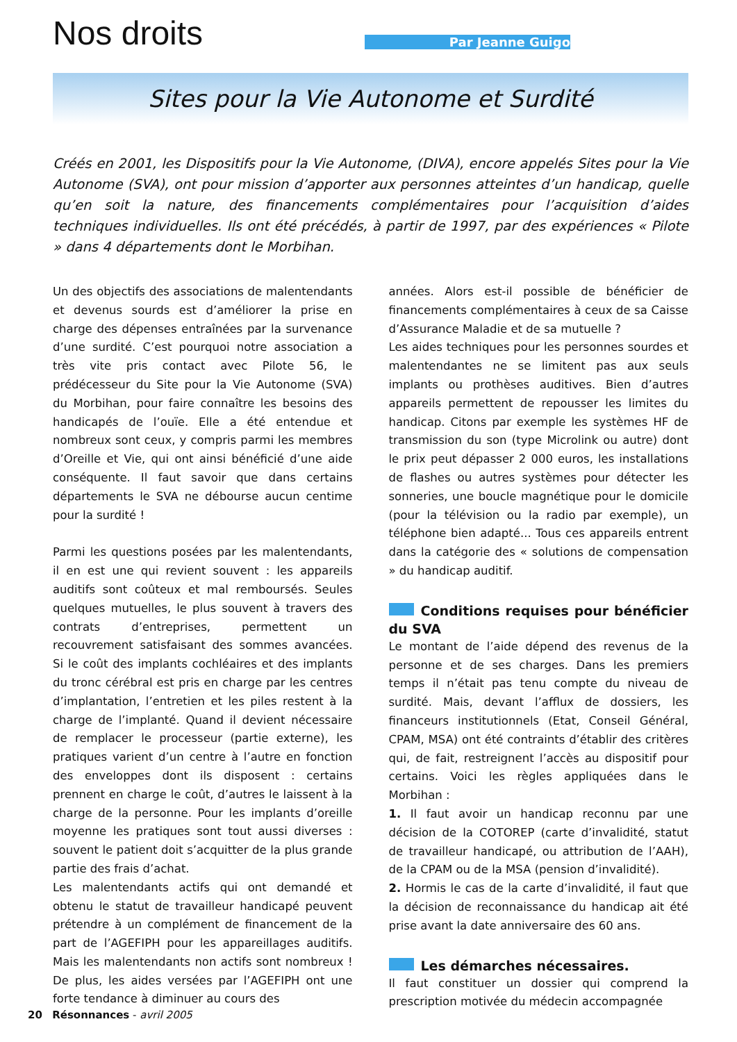Nos droits
Par Jeanne Guigo
Sites pour la Vie Autonome et Surdité
Créés en 2001, les Dispositifs pour la Vie Autonome, (DIVA), encore appelés Sites pour la Vie Autonome (SVA), ont pour mission d’apporter aux personnes atteintes d’un handicap, quelle qu’en soit la nature, des financements complémentaires pour l’acquisition d’aides techniques individuelles. Ils ont été précédés, à partir de 1997, par des expériences « Pilote » dans 4 départements dont le Morbihan.
Un des objectifs des associations de malentendants et devenus sourds est d’améliorer la prise en charge des dépenses entraînées par la survenance d’une surdité. C’est pourquoi notre association a très vite pris contact avec Pilote 56, le prédécesseur du Site pour la Vie Autonome (SVA) du Morbihan, pour faire connaître les besoins des handicapés de l’ouïe. Elle a été entendue et nombreux sont ceux, y compris parmi les membres d’Oreille et Vie, qui ont ainsi bénéficié d’une aide conséquente. Il faut savoir que dans certains départements le SVA ne débourse aucun centime pour la surdité !
Parmi les questions posées par les malentendants, il en est une qui revient souvent : les appareils auditifs sont coûteux et mal remboursés. Seules quelques mutuelles, le plus souvent à travers des contrats d’entreprises, permettent un recouvrement satisfaisant des sommes avancées. Si le coût des implants cochléaires et des implants du tronc cérébral est pris en charge par les centres d’implantation, l’entretien et les piles restent à la charge de l’implanté. Quand il devient nécessaire de remplacer le processeur (partie externe), les pratiques varient d’un centre à l’autre en fonction des enveloppes dont ils disposent : certains prennent en charge le coût, d’autres le laissent à la charge de la personne. Pour les implants d’oreille moyenne les pratiques sont tout aussi diverses : souvent le patient doit s’acquitter de la plus grande partie des frais d’achat.
Les malentendants actifs qui ont demandé et obtenu le statut de travailleur handicapé peuvent prétendre à un complément de financement de la part de l’AGEFIPH pour les appareillages auditifs. Mais les malentendants non actifs sont nombreux ! De plus, les aides versées par l’AGEFIPH ont une forte tendance à diminuer au cours des
années. Alors est-il possible de bénéficier de financements complémentaires à ceux de sa Caisse d’Assurance Maladie et de sa mutuelle ?
Les aides techniques pour les personnes sourdes et malentendantes ne se limitent pas aux seuls implants ou prothèses auditives. Bien d’autres appareils permettent de repousser les limites du handicap. Citons par exemple les systèmes HF de transmission du son (type Microlink ou autre) dont le prix peut dépasser 2 000 euros, les installations de flashes ou autres systèmes pour détecter les sonneries, une boucle magnétique pour le domicile (pour la télévision ou la radio par exemple), un téléphone bien adapté... Tous ces appareils entrent dans la catégorie des « solutions de compensation » du handicap auditif.
Conditions requises pour bénéficier du SVA
Le montant de l’aide dépend des revenus de la personne et de ses charges. Dans les premiers temps il n’était pas tenu compte du niveau de surdité. Mais, devant l’afflux de dossiers, les financeurs institutionnels (Etat, Conseil Général, CPAM, MSA) ont été contraints d’établir des critères qui, de fait, restreignent l’accès au dispositif pour certains. Voici les règles appliquées dans le Morbihan :
1. Il faut avoir un handicap reconnu par une décision de la COTOREP (carte d’invalidité, statut de travailleur handicapé, ou attribution de l’AAH), de la CPAM ou de la MSA (pension d’invalidité).
2. Hormis le cas de la carte d’invalidité, il faut que la décision de reconnaissance du handicap ait été prise avant la date anniversaire des 60 ans.
Les démarches nécessaires.
Il faut constituer un dossier qui comprend la prescription motivée du médecin accompagnée
20 Résonnances - avril 2005